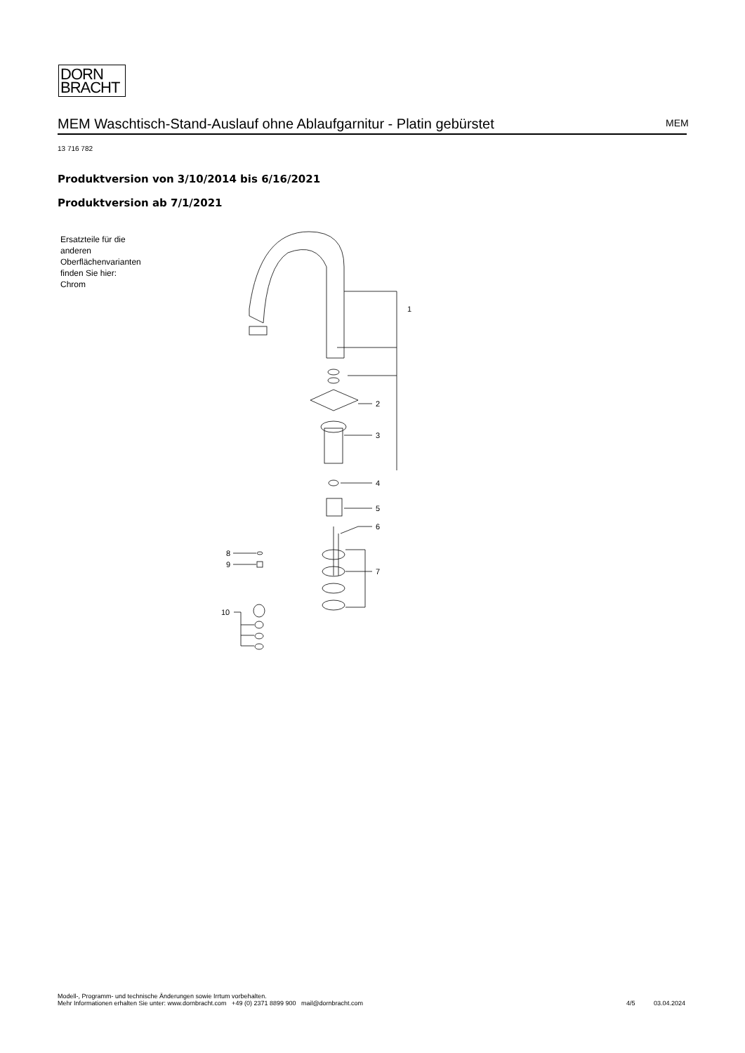DORN
BRACHT
MEM Waschtisch-Stand-Auslauf ohne Ablaufgarnitur - Platin gebürstet MEM
13 716 782
Produktversion von 3/10/2014 bis 6/16/2021
Produktversion ab 7/1/2021
Ersatzteile für die
anderen
Oberflächenvarianten
finden Sie hier:
Chrom
1
2
3
4
5
6
7
8
9
10
Modell-, Programm- und technische Änderungen sowie Irrtum vorbehalten.
Mehr Informationen erhalten Sie unter: www.dornbracht.com +49 (0) 2371 8899 900 mail@dornbracht.com
4/5 03.04.2024